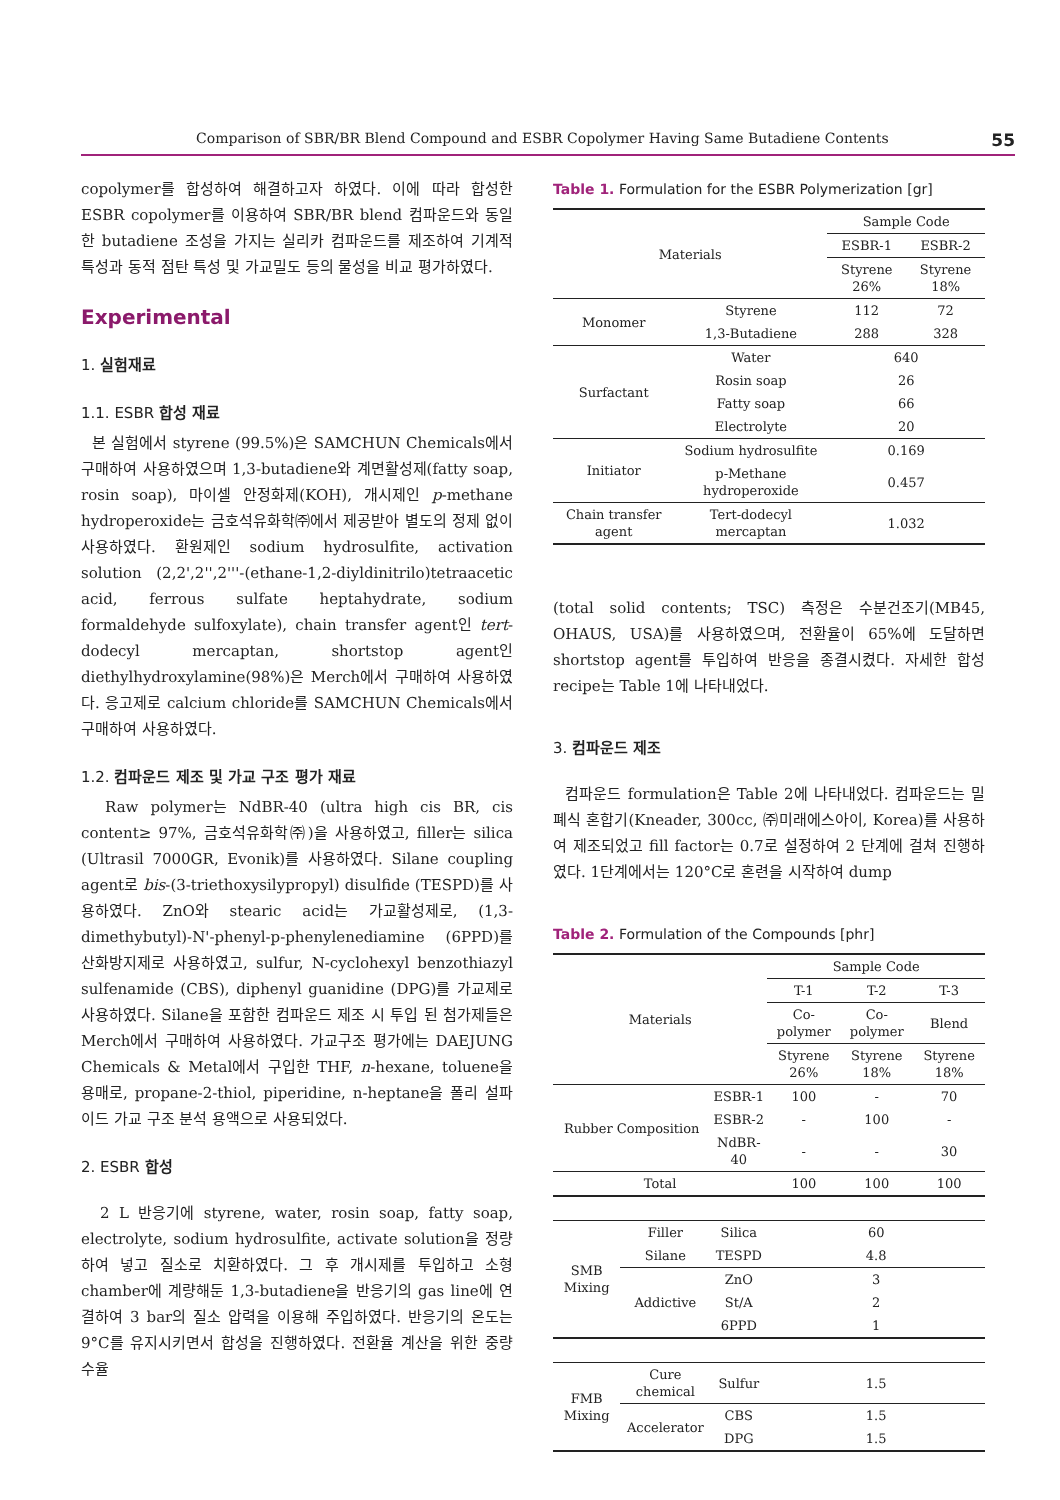Comparison of SBR/BR Blend Compound and ESBR Copolymer Having Same Butadiene Contents 55
copolymer를 합성하여 해결하고자 하였다. 이에 따라 합성한 ESBR copolymer를 이용하여 SBR/BR blend 컴파운드와 동일한 butadiene 조성을 가지는 실리카 컴파운드를 제조하여 기계적 특성과 동적 점탄 특성 및 가교밀도 등의 물성을 비교 평가하였다.
Experimental
1. 실험재료
1.1. ESBR 합성 재료
본 실험에서 styrene (99.5%)은 SAMCHUN Chemicals에서 구매하여 사용하였으며 1,3-butadiene와 계면활성제(fatty soap, rosin soap), 마이셀 안정화제(KOH), 개시제인 p-methane hydroperoxide는 금호석유화학㈜에서 제공받아 별도의 정제 없이 사용하였다. 환원제인 sodium hydrosulfite, activation solution (2,2',2'',2'''-(ethane-1,2-diyldinitrilo)tetraacetic acid, ferrous sulfate heptahydrate, sodium formaldehyde sulfoxylate), chain transfer agent인 tert-dodecyl mercaptan, shortstop agent인 diethylhydroxylamine(98%)은 Merch에서 구매하여 사용하였다. 응고제로 calcium chloride를 SAMCHUN Chemicals에서 구매하여 사용하였다.
1.2. 컴파운드 제조 및 가교 구조 평가 재료
Raw polymer는 NdBR-40 (ultra high cis BR, cis content≥ 97%, 금호석유화학㈜)을 사용하였고, filler는 silica (Ultrasil 7000GR, Evonik)를 사용하였다. Silane coupling agent로 bis-(3-triethoxysilypropyl) disulfide (TESPD)를 사용하였다. ZnO와 stearic acid는 가교활성제로, (1,3-dimethybutyl)-N'-phenyl-p-phenylenediamine (6PPD)를 산화방지제로 사용하였고, sulfur, N-cyclohexyl benzothiazyl sulfenamide (CBS), diphenyl guanidine (DPG)를 가교제로 사용하였다. Silane을 포함한 컴파운드 제조 시 투입 된 첨가제들은 Merch에서 구매하여 사용하였다. 가교구조 평가에는 DAEJUNG Chemicals & Metal에서 구입한 THF, n-hexane, toluene을 용매로, propane-2-thiol, piperidine, n-heptane을 폴리 설파이드 가교 구조 분석 용액으로 사용되었다.
2. ESBR 합성
2 L 반응기에 styrene, water, rosin soap, fatty soap, electrolyte, sodium hydrosulfite, activate solution을 정량하여 넣고 질소로 치환하였다. 그 후 개시제를 투입하고 소형 chamber에 계량해둔 1,3-butadiene을 반응기의 gas line에 연결하여 3 bar의 질소 압력을 이용해 주입하였다. 반응기의 온도는 9°C를 유지시키면서 합성을 진행하였다. 전환율 계산을 위한 중량 수율
Table 1. Formulation for the ESBR Polymerization [gr]
| Materials | | Sample Code | |
| --- | --- | --- | --- |
| | | ESBR-1 | ESBR-2 |
| | | Styrene 26% | Styrene 18% |
| Monomer | Styrene | 112 | 72 |
| | 1,3-Butadiene | 288 | 328 |
| Surfactant | Water | 640 | |
| | Rosin soap | 26 | |
| | Fatty soap | 66 | |
| | Electrolyte | 20 | |
| Initiator | Sodium hydrosulfite | 0.169 | |
| | p-Methane hydroperoxide | 0.457 | |
| Chain transfer agent | Tert-dodecyl mercaptan | 1.032 | |
(total solid contents; TSC) 측정은 수분건조기(MB45, OHAUS, USA)를 사용하였으며, 전환율이 65%에 도달하면 shortstop agent를 투입하여 반응을 종결시켰다. 자세한 합성 recipe는 Table 1에 나타내었다.
3. 컴파운드 제조
컴파운드 formulation은 Table 2에 나타내었다. 컴파운드는 밀폐식 혼합기(Kneader, 300cc, ㈜미래에스아이, Korea)를 사용하여 제조되었고 fill factor는 0.7로 설정하여 2 단계에 걸쳐 진행하였다. 1단계에서는 120°C로 혼련을 시작하여 dump
Table 2. Formulation of the Compounds [phr]
| Materials | | | Sample Code | | |
| --- | --- | --- | --- | --- | --- |
| | | | T-1 | T-2 | T-3 |
| | | | Co-polymer | Co-polymer | Blend |
| | | | Styrene 26% | Styrene 18% | Styrene 18% |
| Rubber Composition | | ESBR-1 | 100 | - | 70 |
| | | ESBR-2 | - | 100 | - |
| | | NdBR-40 | - | - | 30 |
| Total | | | 100 | 100 | 100 |
| SMB Mixing | Filler | Silica | 60 | | |
| | Silane | TESPD | 4.8 | | |
| | Addictive | ZnO | 3 | | |
| | | St/A | 2 | | |
| | | 6PPD | 1 | | |
| FMB Mixing | Cure chemical | Sulfur | 1.5 | | |
| | Accelerator | CBS | 1.5 | | |
| | | DPG | 1.5 | | |